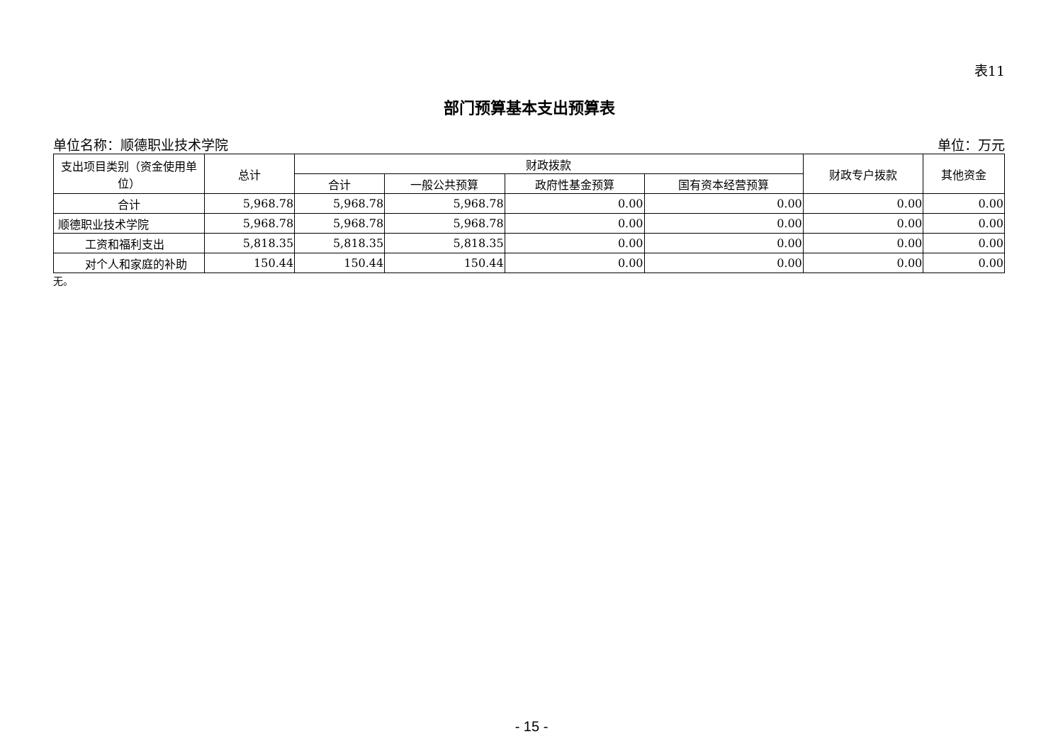表11
部门预算基本支出预算表
单位名称：顺德职业技术学院 单位：万元
| 支出项目类别（资金使用单位） | 总计 | 财政拨款 | | | | 财政专户拨款 | 其他资金 |
| --- | --- | --- | --- | --- | --- | --- | --- |
| | | 合计 | 一般公共预算 | 政府性基金预算 | 国有资本经营预算 | | |
| 合计 | 5,968.78 | 5,968.78 | 5,968.78 | 0.00 | 0.00 | 0.00 | 0.00 |
| 顺德职业技术学院 | 5,968.78 | 5,968.78 | 5,968.78 | 0.00 | 0.00 | 0.00 | 0.00 |
| 工资和福利支出 | 5,818.35 | 5,818.35 | 5,818.35 | 0.00 | 0.00 | 0.00 | 0.00 |
| 对个人和家庭的补助 | 150.44 | 150.44 | 150.44 | 0.00 | 0.00 | 0.00 | 0.00 |
无。
- 15 -